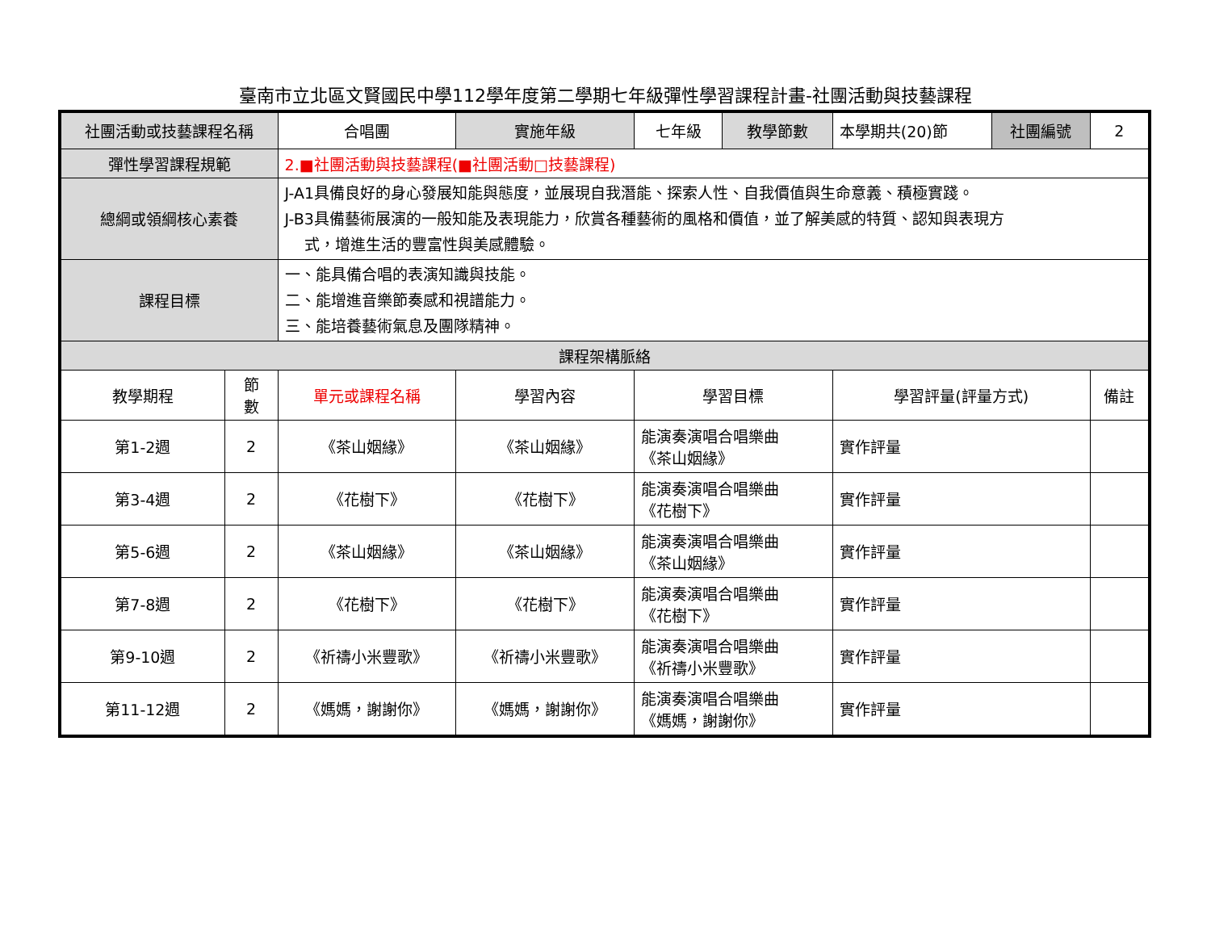臺南市立北區文賢國民中學112學年度第二學期七年級彈性學習課程計畫-社團活動與技藝課程
| 社團活動或技藝課程名稱 | | 合唱團 | | 實施年級 | 七年級 | 教學節數 | 本學期共(20)節 | 社團編號 | 2 |
| 彈性學習課程規範 | | 2.■社團活動與技藝課程(■社團活動□技藝課程) | | | | | | | |
| 總綱或領綱核心素養 | | J-A1具備良好的身心發展知能與態度，並展現自我潛能、探索人性、自我價值與生命意義、積極實踐。 J-B3具備藝術展演的一般知能及表現能力，欣賞各種藝術的風格和價值，並了解美感的特質、認知與表現方 式，增進生活的豐富性與美感體驗。 | | | | | | | |
| 課程目標 | | 一、能具備合唱的表演知識與技能。 二、能增進音樂節奏感和視譜能力。 三、能培養藝術氣息及團隊精神。 | | | | | | | |
| 課程架構脈絡 | | | | | | | | | |
| 教學期程 | 節 數 | 單元或課程名稱 | 學習內容 | | 學習目標 | | 學習評量(評量方式) | | 備註 |
| 第1-2週 | 2 | 《茶山姻緣》 | 《茶山姻緣》 | | 能演奏演唱合唱樂曲 《茶山姻緣》 | | 實作評量 | | |
| 第3-4週 | 2 | 《花樹下》 | 《花樹下》 | | 能演奏演唱合唱樂曲 《花樹下》 | | 實作評量 | | |
| 第5-6週 | 2 | 《茶山姻緣》 | 《茶山姻緣》 | | 能演奏演唱合唱樂曲 《茶山姻緣》 | | 實作評量 | | |
| 第7-8週 | 2 | 《花樹下》 | 《花樹下》 | | 能演奏演唱合唱樂曲 《花樹下》 | | 實作評量 | | |
| 第9-10週 | 2 | 《祈禱小米豐歌》 | 《祈禱小米豐歌》 | | 能演奏演唱合唱樂曲 《祈禱小米豐歌》 | | 實作評量 | | |
| 第11-12週 | 2 | 《媽媽，謝謝你》 | 《媽媽，謝謝你》 | | 能演奏演唱合唱樂曲 《媽媽，謝謝你》 | | 實作評量 | | |